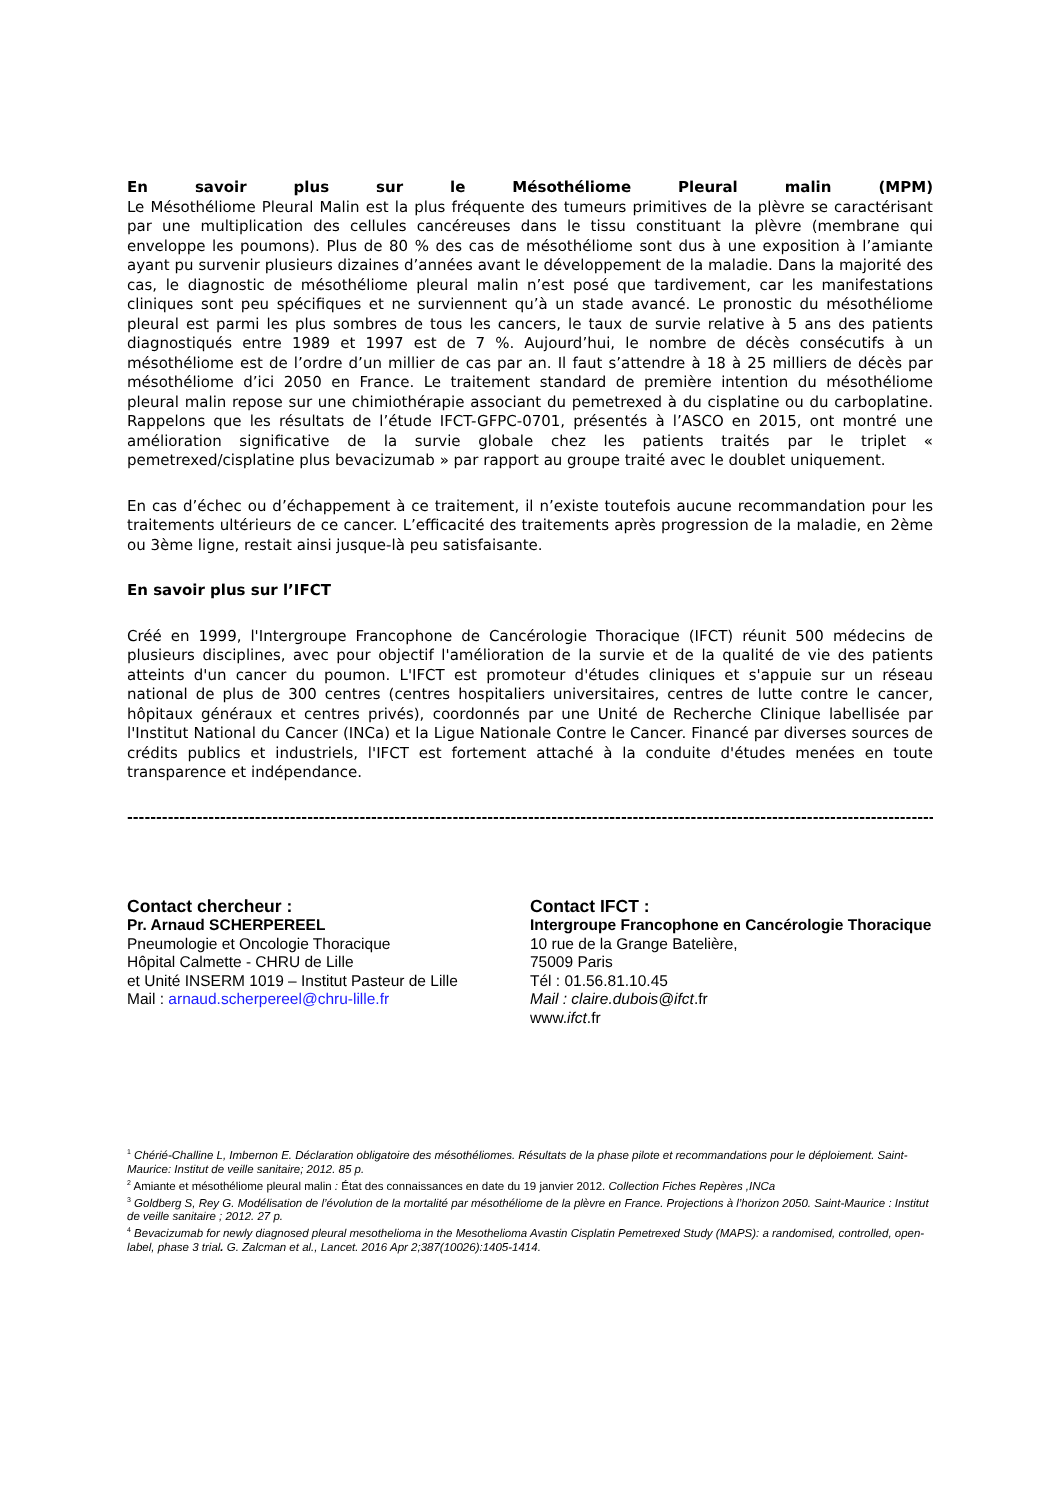En savoir plus sur le Mésothéliome Pleural malin (MPM)
Le Mésothéliome Pleural Malin est la plus fréquente des tumeurs primitives de la plèvre se caractérisant par une multiplication des cellules cancéreuses dans le tissu constituant la plèvre (membrane qui enveloppe les poumons). Plus de 80 % des cas de mésothéliome sont dus à une exposition à l’amiante ayant pu survenir plusieurs dizaines d’années avant le développement de la maladie. Dans la majorité des cas, le diagnostic de mésothéliome pleural malin n’est posé que tardivement, car les manifestations cliniques sont peu spécifiques et ne surviennent qu’à un stade avancé. Le pronostic du mésothéliome pleural est parmi les plus sombres de tous les cancers, le taux de survie relative à 5 ans des patients diagnostiqués entre 1989 et 1997 est de 7 %. Aujourd’hui, le nombre de décès consécutifs à un mésothéliome est de l’ordre d’un millier de cas par an. Il faut s’attendre à 18 à 25 milliers de décès par mésothéliome d’ici 2050 en France. Le traitement standard de première intention du mésothéliome pleural malin repose sur une chimiothérapie associant du pemetrexed à du cisplatine ou du carboplatine. Rappelons que les résultats de l’étude IFCT-GFPC-0701, présentés à l’ASCO en 2015, ont montré une amélioration significative de la survie globale chez les patients traités par le triplet « pemetrexed/cisplatine plus bevacizumab » par rapport au groupe traité avec le doublet uniquement.
En cas d’échec ou d’échappement à ce traitement, il n’existe toutefois aucune recommandation pour les traitements ultérieurs de ce cancer. L’efficacité des traitements après progression de la maladie, en 2ème ou 3ème ligne, restait ainsi jusque-là peu satisfaisante.
En savoir plus sur l’IFCT
Créé en 1999, l'Intergroupe Francophone de Cancérologie Thoracique (IFCT) réunit 500 médecins de plusieurs disciplines, avec pour objectif l'amélioration de la survie et de la qualité de vie des patients atteints d'un cancer du poumon. L'IFCT est promoteur d'études cliniques et s'appuie sur un réseau national de plus de 300 centres (centres hospitaliers universitaires, centres de lutte contre le cancer, hôpitaux généraux et centres privés), coordonnés par une Unité de Recherche Clinique labellisée par l'Institut National du Cancer (INCa) et la Ligue Nationale Contre le Cancer. Financé par diverses sources de crédits publics et industriels, l'IFCT est fortement attaché à la conduite d'études menées en toute transparence et indépendance.
----------------------------------------------------------------------------------------------------------------------------------------------------------------------------------
Contact chercheur :
Pr. Arnaud SCHERPEREEL
Pneumologie et Oncologie Thoracique
Hôpital Calmette - CHRU de Lille
et Unité INSERM 1019 – Institut Pasteur de Lille
Mail : arnaud.scherpereel@chru-lille.fr
Contact IFCT :
Intergroupe Francophone en Cancérologie Thoracique
10 rue de la Grange Batelière,
75009 Paris
Tél : 01.56.81.10.45
Mail : claire.dubois@ifct.fr
www.ifct.fr
<sup>1</sup> Chérié-Challine L, Imbernon E. Déclaration obligatoire des mésothéliomes. Résultats de la phase pilote et recommandations pour le déploiement. Saint-Maurice: Institut de veille sanitaire; 2012. 85 p.
<sup>2</sup> Amiante et mésothéliome pleural malin : État des connaissances en date du 19 janvier 2012. Collection Fiches Repères ,INCa
<sup>3</sup> Goldberg S, Rey G. Modélisation de l’évolution de la mortalité par mésothéliome de la plèvre en France. Projections à l’horizon 2050. Saint-Maurice : Institut de veille sanitaire ; 2012. 27 p.
<sup>4</sup> Bevacizumab for newly diagnosed pleural mesothelioma in the Mesothelioma Avastin Cisplatin Pemetrexed Study (MAPS): a randomised, controlled, open-label, phase 3 trial. G. Zalcman et al., Lancet. 2016 Apr 2;387(10026):1405-1414.